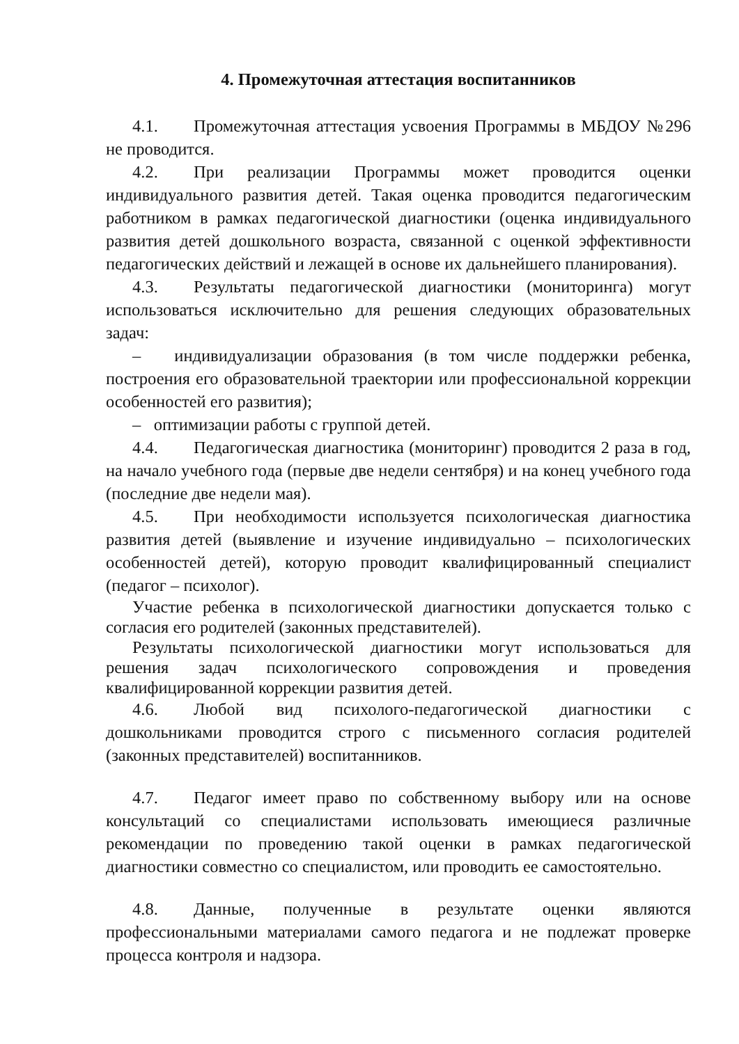4. Промежуточная аттестация воспитанников
4.1. Промежуточная аттестация усвоения Программы в МБДОУ №296 не проводится.
4.2. При реализации Программы может проводится оценки индивидуального развития детей. Такая оценка проводится педагогическим работником в рамках педагогической диагностики (оценка индивидуального развития детей дошкольного возраста, связанной с оценкой эффективности педагогических действий и лежащей в основе их дальнейшего планирования).
4.3. Результаты педагогической диагностики (мониторинга) могут использоваться исключительно для решения следующих образовательных задач:
– индивидуализации образования (в том числе поддержки ребенка, построения его образовательной траектории или профессиональной коррекции особенностей его развития);
– оптимизации работы с группой детей.
4.4. Педагогическая диагностика (мониторинг) проводится 2 раза в год, на начало учебного года (первые две недели сентября) и на конец учебного года (последние две недели мая).
4.5. При необходимости используется психологическая диагностика развития детей (выявление и изучение индивидуально – психологических особенностей детей), которую проводит квалифицированный специалист (педагог – психолог).
Участие ребенка в психологической диагностики допускается только с согласия его родителей (законных представителей).
Результаты психологической диагностики могут использоваться для решения задач психологического сопровождения и проведения квалифицированной коррекции развития детей.
4.6. Любой вид психолого-педагогической диагностики с дошкольниками проводится строго с письменного согласия родителей (законных представителей) воспитанников.
4.7. Педагог имеет право по собственному выбору или на основе консультаций со специалистами использовать имеющиеся различные рекомендации по проведению такой оценки в рамках педагогической диагностики совместно со специалистом, или проводить ее самостоятельно.
4.8. Данные, полученные в результате оценки являются профессиональными материалами самого педагога и не подлежат проверке процесса контроля и надзора.